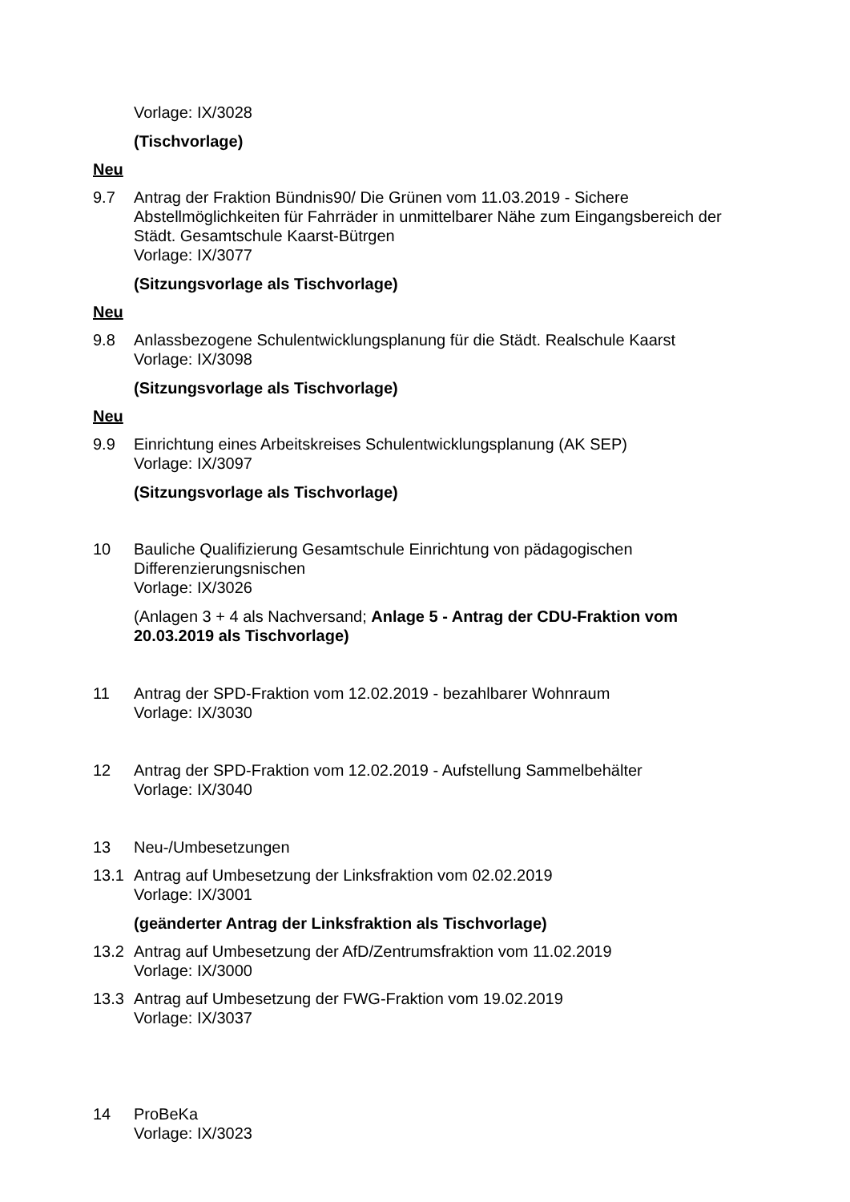Vorlage: IX/3028
(Tischvorlage)
Neu
9.7 Antrag der Fraktion Bündnis90/ Die Grünen vom 11.03.2019 - Sichere Abstellmöglichkeiten für Fahrräder in unmittelbarer Nähe zum Eingangsbereich der Städt. Gesamtschule Kaarst-Bütrgen
Vorlage: IX/3077
(Sitzungsvorlage als Tischvorlage)
Neu
9.8 Anlassbezogene Schulentwicklungsplanung für die Städt. Realschule Kaarst
Vorlage: IX/3098
(Sitzungsvorlage als Tischvorlage)
Neu
9.9 Einrichtung eines Arbeitskreises Schulentwicklungsplanung (AK SEP)
Vorlage: IX/3097
(Sitzungsvorlage als Tischvorlage)
10 Bauliche Qualifizierung Gesamtschule Einrichtung von pädagogischen Differenzierungsnischen
Vorlage: IX/3026
(Anlagen 3 + 4 als Nachversand; Anlage 5 - Antrag der CDU-Fraktion vom 20.03.2019 als Tischvorlage)
11 Antrag der SPD-Fraktion vom 12.02.2019 - bezahlbarer Wohnraum
Vorlage: IX/3030
12 Antrag der SPD-Fraktion vom 12.02.2019 - Aufstellung Sammelbehälter
Vorlage: IX/3040
13 Neu-/Umbesetzungen
13.1 Antrag auf Umbesetzung der Linksfraktion vom 02.02.2019
Vorlage: IX/3001
(geänderter Antrag der Linksfraktion als Tischvorlage)
13.2 Antrag auf Umbesetzung der AfD/Zentrumsfraktion vom 11.02.2019
Vorlage: IX/3000
13.3 Antrag auf Umbesetzung der FWG-Fraktion vom 19.02.2019
Vorlage: IX/3037
14 ProBeKa
Vorlage: IX/3023